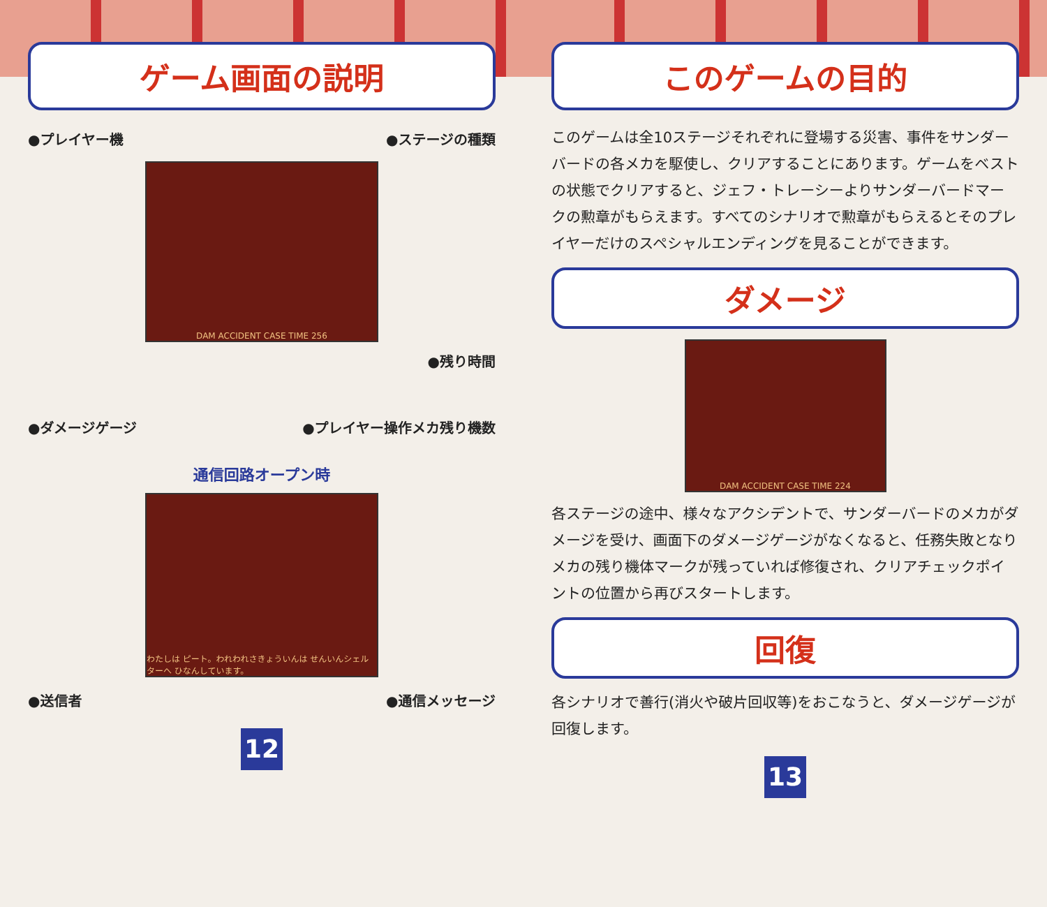ゲーム画面の説明
●プレイヤー機 ●ステージの種類
DAM ACCIDENT CASE TIME 256
●残り時間
●ダメージゲージ ●プレイヤー操作メカ残り機数
通信回路オープン時
わたしは ピート。われわれさきょういんは せんいんシェルターへ ひなんしています。
●送信者 ●通信メッセージ
12
このゲームの目的
このゲームは全10ステージそれぞれに登場する災害、事件をサンダーバードの各メカを駆使し、クリアすることにあります。ゲームをベストの状態でクリアすると、ジェフ・トレーシーよりサンダーバードマークの勲章がもらえます。すべてのシナリオで勲章がもらえるとそのプレイヤーだけのスペシャルエンディングを見ることができます。
ダメージ
DAM ACCIDENT CASE TIME 224
各ステージの途中、様々なアクシデントで、サンダーバードのメカがダメージを受け、画面下のダメージゲージがなくなると、任務失敗となりメカの残り機体マークが残っていれば修復され、クリアチェックポイントの位置から再びスタートします。
回復
各シナリオで善行(消火や破片回収等)をおこなうと、ダメージゲージが回復します。
13